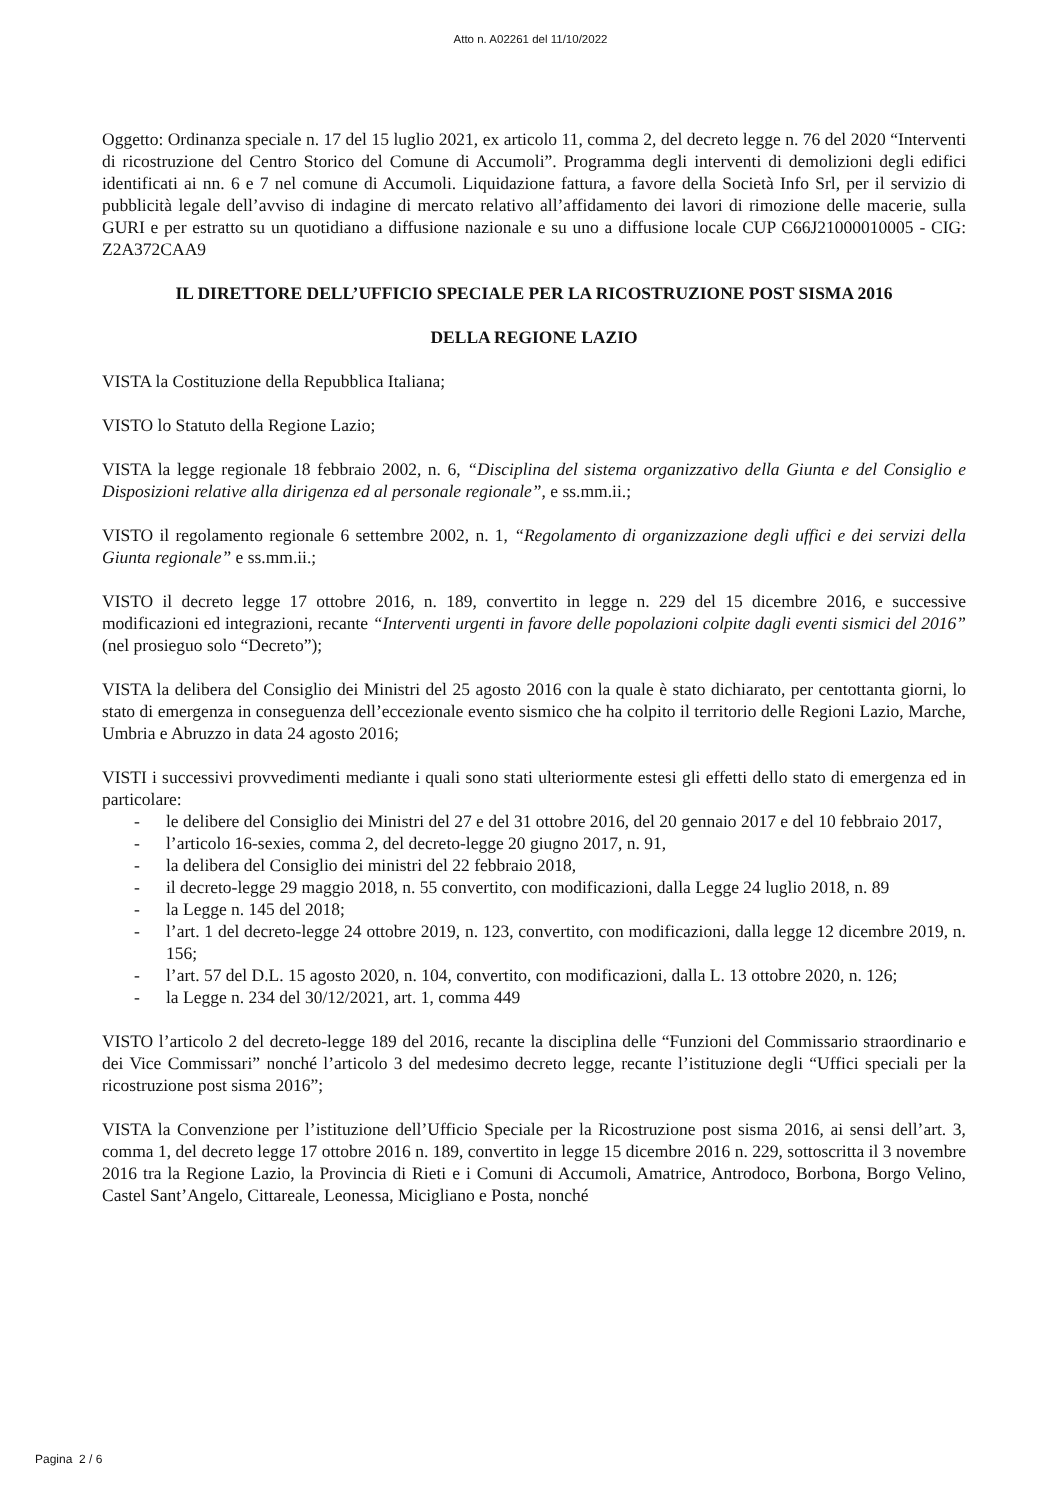Atto n. A02261 del 11/10/2022
Oggetto: Ordinanza speciale n. 17 del 15 luglio 2021, ex articolo 11, comma 2, del decreto legge n. 76 del 2020 “Interventi di ricostruzione del Centro Storico del Comune di Accumoli”. Programma degli interventi di demolizioni degli edifici identificati ai nn. 6 e 7 nel comune di Accumoli. Liquidazione fattura, a favore della Società Info Srl, per il servizio di pubblicità legale dell’avviso di indagine di mercato relativo all’affidamento dei lavori di rimozione delle macerie, sulla GURI e per estratto su un quotidiano a diffusione nazionale e su uno a diffusione locale CUP C66J21000010005 - CIG: Z2A372CAA9
IL DIRETTORE DELL’UFFICIO SPECIALE PER LA RICOSTRUZIONE POST SISMA 2016
DELLA REGIONE LAZIO
VISTA la Costituzione della Repubblica Italiana;
VISTO lo Statuto della Regione Lazio;
VISTA la legge regionale 18 febbraio 2002, n. 6, “Disciplina del sistema organizzativo della Giunta e del Consiglio e Disposizioni relative alla dirigenza ed al personale regionale”, e ss.mm.ii.;
VISTO il regolamento regionale 6 settembre 2002, n. 1, “Regolamento di organizzazione degli uffici e dei servizi della Giunta regionale” e ss.mm.ii.;
VISTO il decreto legge 17 ottobre 2016, n. 189, convertito in legge n. 229 del 15 dicembre 2016, e successive modificazioni ed integrazioni, recante “Interventi urgenti in favore delle popolazioni colpite dagli eventi sismici del 2016” (nel prosieguo solo “Decreto”);
VISTA la delibera del Consiglio dei Ministri del 25 agosto 2016 con la quale è stato dichiarato, per centottanta giorni, lo stato di emergenza in conseguenza dell’eccezionale evento sismico che ha colpito il territorio delle Regioni Lazio, Marche, Umbria e Abruzzo in data 24 agosto 2016;
VISTI i successivi provvedimenti mediante i quali sono stati ulteriormente estesi gli effetti dello stato di emergenza ed in particolare:
- le delibere del Consiglio dei Ministri del 27 e del 31 ottobre 2016, del 20 gennaio 2017 e del 10 febbraio 2017,
- l’articolo 16-sexies, comma 2, del decreto-legge 20 giugno 2017, n. 91,
- la delibera del Consiglio dei ministri del 22 febbraio 2018,
- il decreto-legge 29 maggio 2018, n. 55 convertito, con modificazioni, dalla Legge 24 luglio 2018, n. 89
- la Legge n. 145 del 2018;
- l’art. 1 del decreto-legge 24 ottobre 2019, n. 123, convertito, con modificazioni, dalla legge 12 dicembre 2019, n. 156;
- l’art. 57 del D.L. 15 agosto 2020, n. 104, convertito, con modificazioni, dalla L. 13 ottobre 2020, n. 126;
- la Legge n. 234 del 30/12/2021, art. 1, comma 449
VISTO l’articolo 2 del decreto-legge 189 del 2016, recante la disciplina delle “Funzioni del Commissario straordinario e dei Vice Commissari” nonché l’articolo 3 del medesimo decreto legge, recante l’istituzione degli “Uffici speciali per la ricostruzione post sisma 2016”;
VISTA la Convenzione per l’istituzione dell’Ufficio Speciale per la Ricostruzione post sisma 2016, ai sensi dell’art. 3, comma 1, del decreto legge 17 ottobre 2016 n. 189, convertito in legge 15 dicembre 2016 n. 229, sottoscritta il 3 novembre 2016 tra la Regione Lazio, la Provincia di Rieti e i Comuni di Accumoli, Amatrice, Antrodoco, Borbona, Borgo Velino, Castel Sant’Angelo, Cittareale, Leonessa, Micigliano e Posta, nonché
Pagina 2 / 6